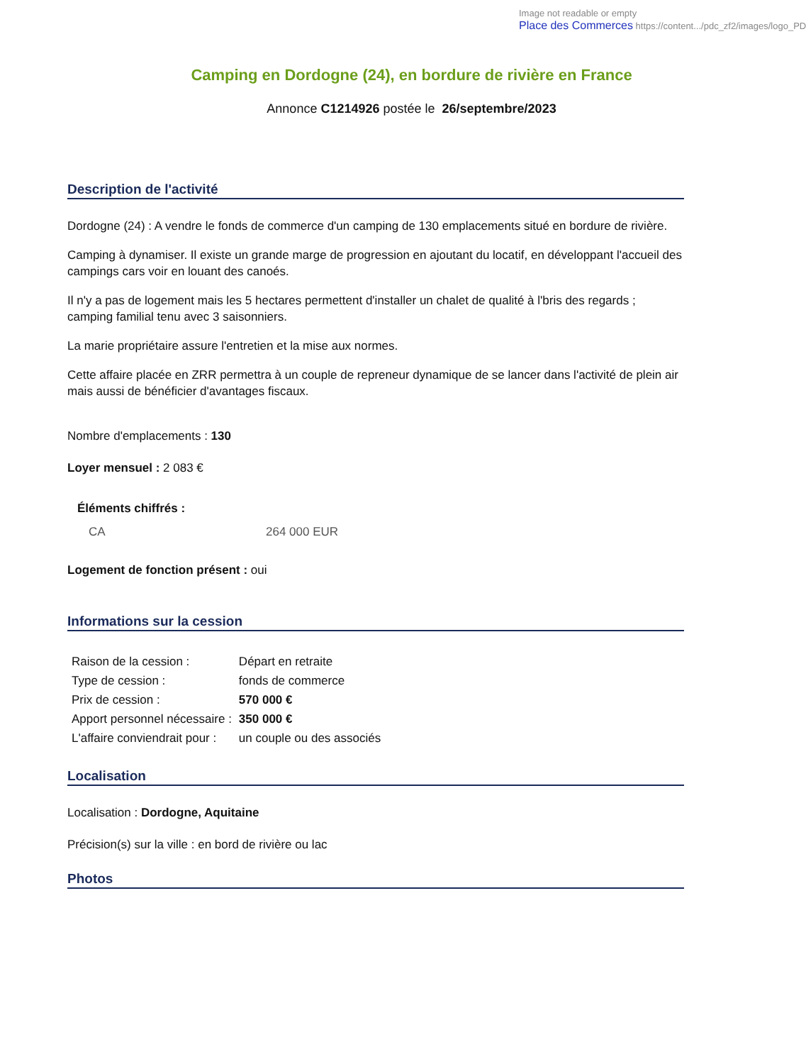Image not readable or empty
Place des Commerces https://content.../pdc_zf2/images/logo_PD
Camping en Dordogne (24), en bordure de rivière en France
Annonce C1214926 postée le 26/septembre/2023
Description de l'activité
Dordogne (24) : A vendre le fonds de commerce d'un camping de 130 emplacements situé en bordure de rivière.
Camping à dynamiser. Il existe un grande marge de progression en ajoutant du locatif, en développant l'accueil des campings cars voir en louant des canoés.
Il n'y a pas de logement mais les 5 hectares permettent d'installer un chalet de qualité à l'bris des regards ; camping familial tenu avec 3 saisonniers.
La marie propriétaire assure l'entretien et la mise aux normes.
Cette affaire placée en ZRR permettra à un couple de repreneur dynamique de se lancer dans l'activité de plein air mais aussi de bénéficier d'avantages fiscaux.
Nombre d'emplacements : 130
Loyer mensuel : 2 083 €
Éléments chiffrés :
| CA | 264 000 EUR |
Logement de fonction présent : oui
Informations sur la cession
| Raison de la cession : | Départ en retraite |
| Type de cession : | fonds de commerce |
| Prix de cession : | 570 000 € |
| Apport personnel nécessaire : | 350 000 € |
| L'affaire conviendrait pour : | un couple ou des associés |
Localisation
Localisation : Dordogne, Aquitaine
Précision(s) sur la ville : en bord de rivière ou lac
Photos